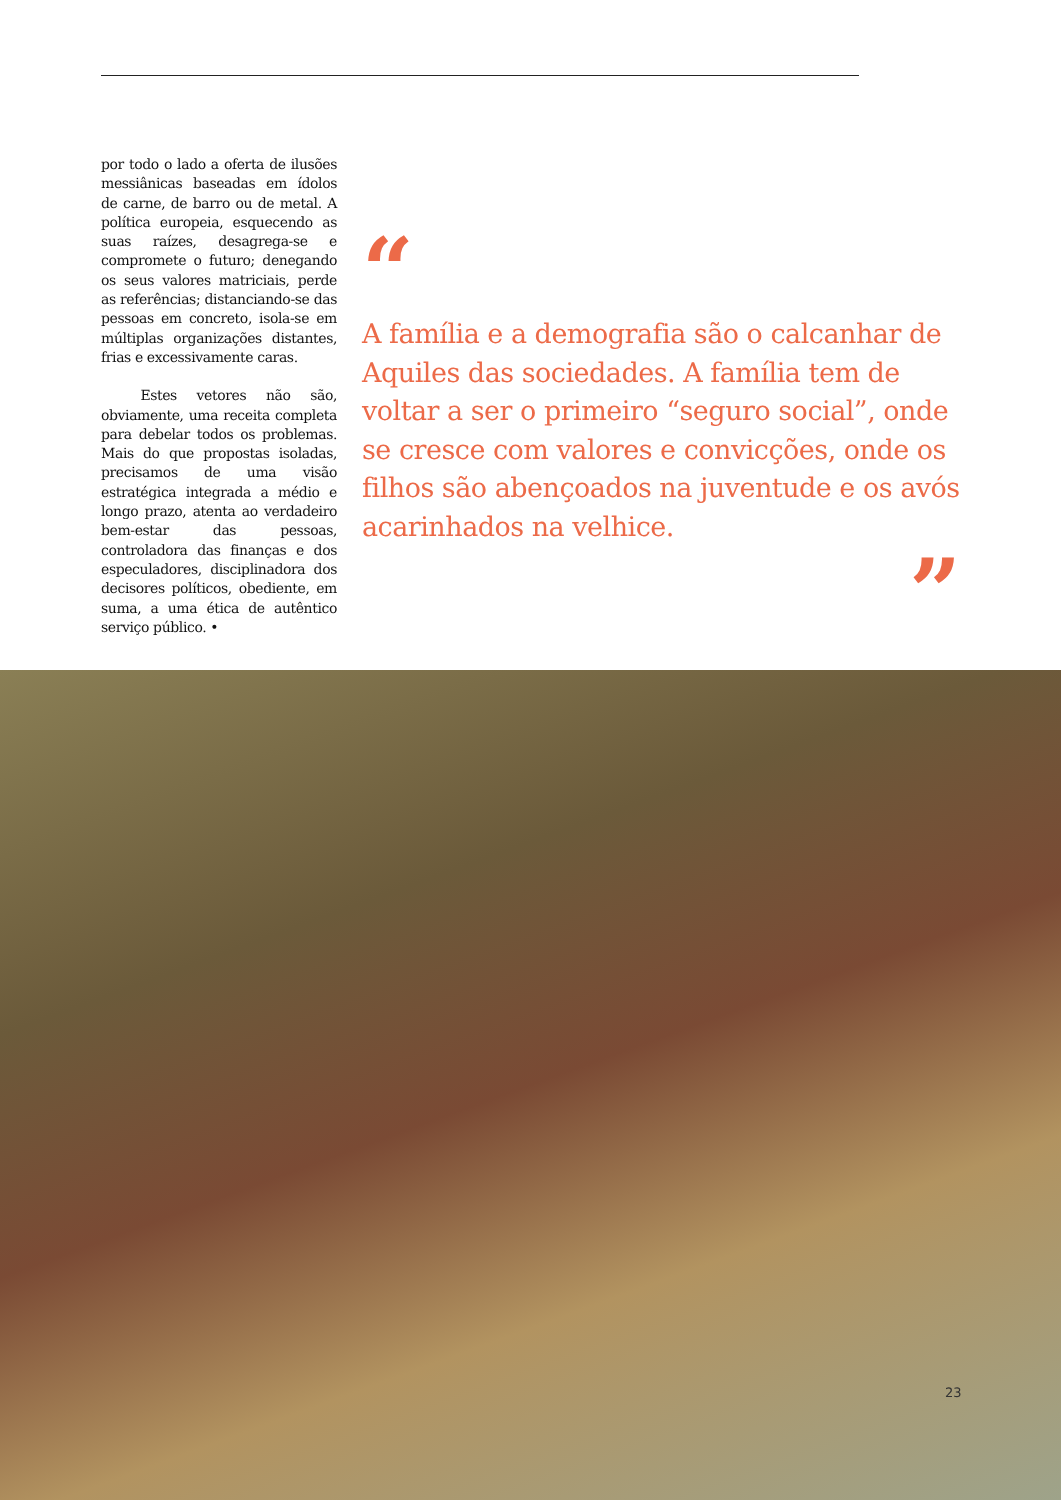por todo o lado a oferta de ilusões messiânicas baseadas em ídolos de carne, de barro ou de metal. A política europeia, esquecendo as suas raízes, desagrega-se e compromete o futuro; denegando os seus valores matriciais, perde as referências; distanciando-se das pessoas em concreto, isola-se em múltiplas organizações distantes, frias e excessivamente caras.
Estes vetores não são, obviamente, uma receita completa para debelar todos os problemas. Mais do que propostas isoladas, precisamos de uma visão estratégica integrada a médio e longo prazo, atenta ao verdadeiro bem-estar das pessoas, controladora das finanças e dos especuladores, disciplinadora dos decisores políticos, obediente, em suma, a uma ética de autêntico serviço público. •
“
A família e a demografia são o calcanhar de Aquiles das sociedades. A família tem de voltar a ser o primeiro “seguro social”, onde se cresce com valores e convicções, onde os filhos são abençoados na juventude e os avós acarinhados na velhice.
”
23